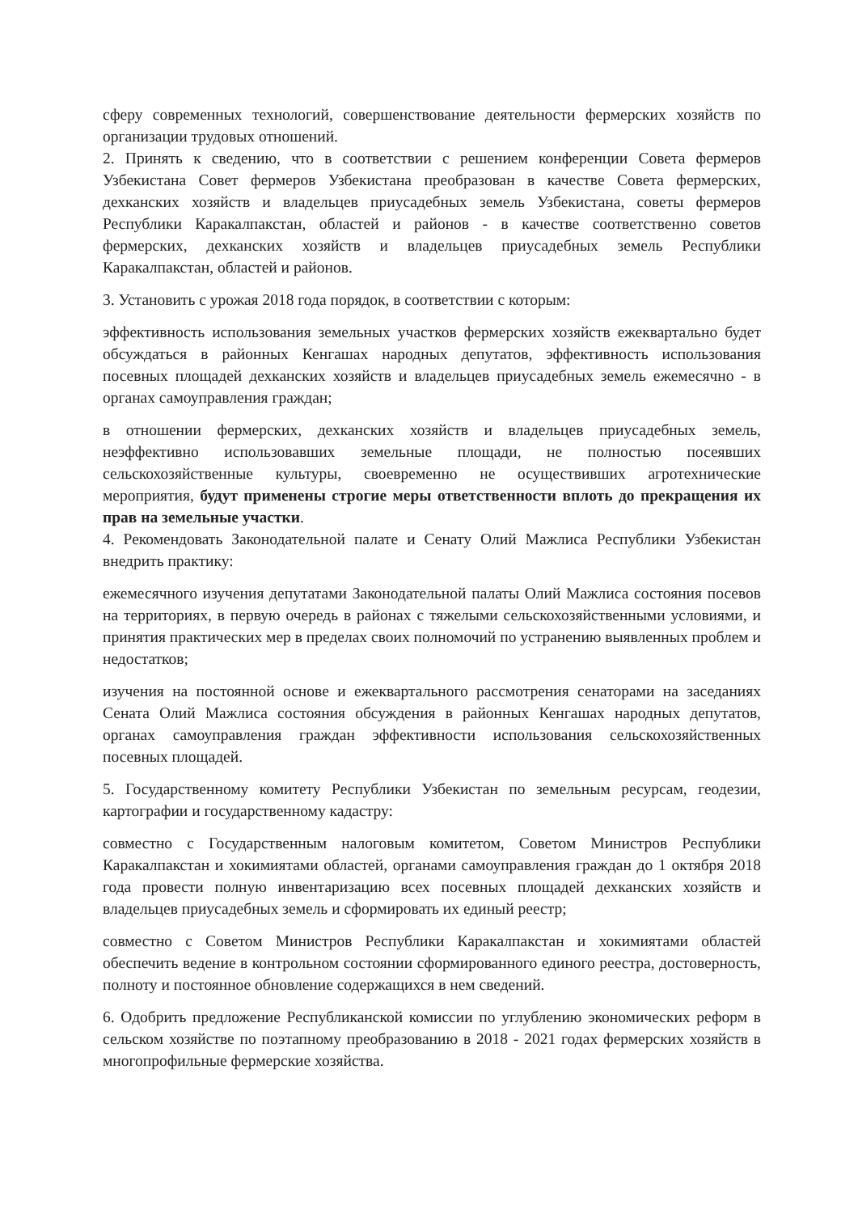сферу современных технологий, совершенствование деятельности фермерских хозяйств по организации трудовых отношений.
2. Принять к сведению, что в соответствии с решением конференции Совета фермеров Узбекистана Совет фермеров Узбекистана преобразован в качестве Совета фермерских, дехканских хозяйств и владельцев приусадебных земель Узбекистана, советы фермеров Республики Каракалпакстан, областей и районов - в качестве соответственно советов фермерских, дехканских хозяйств и владельцев приусадебных земель Республики Каракалпакстан, областей и районов.
3. Установить с урожая 2018 года порядок, в соответствии с которым:
эффективность использования земельных участков фермерских хозяйств ежеквартально будет обсуждаться в районных Кенгашах народных депутатов, эффективность использования посевных площадей дехканских хозяйств и владельцев приусадебных земель ежемесячно - в органах самоуправления граждан;
в отношении фермерских, дехканских хозяйств и владельцев приусадебных земель, неэффективно использовавших земельные площади, не полностью посеявших сельскохозяйственные культуры, своевременно не осуществивших агротехнические мероприятия, будут применены строгие меры ответственности вплоть до прекращения их прав на земельные участки.
4. Рекомендовать Законодательной палате и Сенату Олий Мажлиса Республики Узбекистан внедрить практику:
ежемесячного изучения депутатами Законодательной палаты Олий Мажлиса состояния посевов на территориях, в первую очередь в районах с тяжелыми сельскохозяйственными условиями, и принятия практических мер в пределах своих полномочий по устранению выявленных проблем и недостатков;
изучения на постоянной основе и ежеквартального рассмотрения сенаторами на заседаниях Сената Олий Мажлиса состояния обсуждения в районных Кенгашах народных депутатов, органах самоуправления граждан эффективности использования сельскохозяйственных посевных площадей.
5. Государственному комитету Республики Узбекистан по земельным ресурсам, геодезии, картографии и государственному кадастру:
совместно с Государственным налоговым комитетом, Советом Министров Республики Каракалпакстан и хокимиятами областей, органами самоуправления граждан до 1 октября 2018 года провести полную инвентаризацию всех посевных площадей дехканских хозяйств и владельцев приусадебных земель и сформировать их единый реестр;
совместно с Советом Министров Республики Каракалпакстан и хокимиятами областей обеспечить ведение в контрольном состоянии сформированного единого реестра, достоверность, полноту и постоянное обновление содержащихся в нем сведений.
6. Одобрить предложение Республиканской комиссии по углублению экономических реформ в сельском хозяйстве по поэтапному преобразованию в 2018 - 2021 годах фермерских хозяйств в многопрофильные фермерские хозяйства.